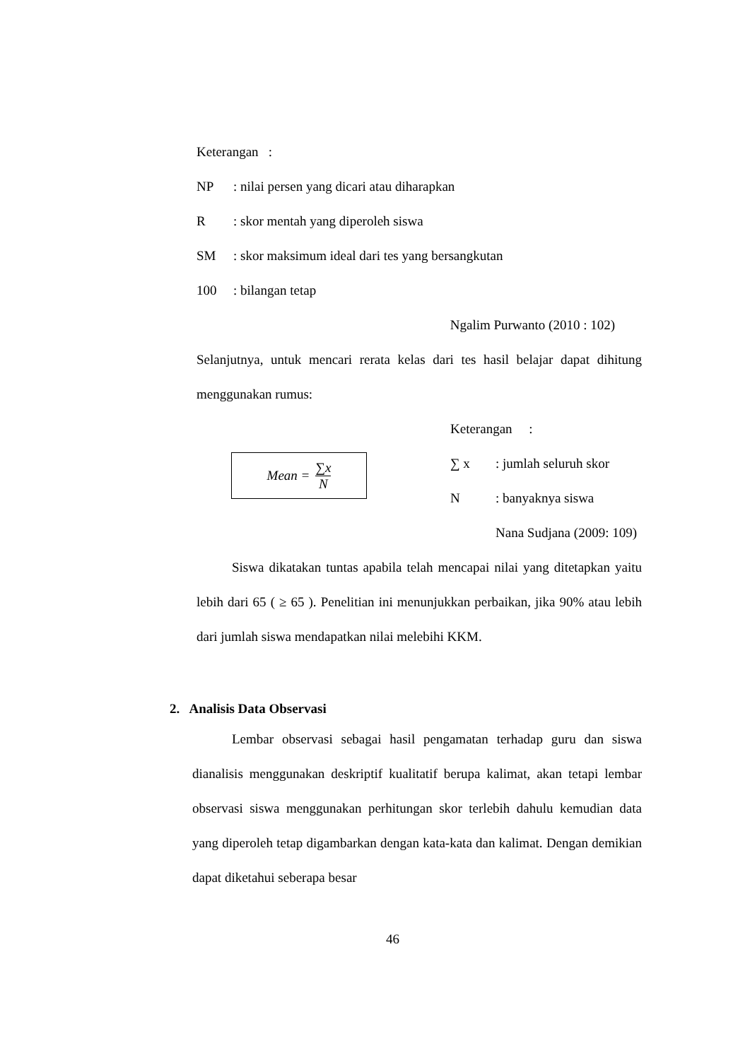Keterangan :
NP: nilai persen yang dicari atau diharapkan
R: skor mentah yang diperoleh siswa
SM: skor maksimum ideal dari tes yang bersangkutan
100: bilangan tetap
Ngalim Purwanto (2010 : 102)
Selanjutnya, untuk mencari rerata kelas dari tes hasil belajar dapat dihitung menggunakan rumus:
Mean = ∑x N
Keterangan :
∑ x: jumlah seluruh skor
N: banyaknya siswa
Nana Sudjana (2009: 109)
Siswa dikatakan tuntas apabila telah mencapai nilai yang ditetapkan yaitu lebih dari 65 ( ≥ 65 ). Penelitian ini menunjukkan perbaikan, jika 90% atau lebih dari jumlah siswa mendapatkan nilai melebihi KKM.
2. Analisis Data Observasi
Lembar observasi sebagai hasil pengamatan terhadap guru dan siswa dianalisis menggunakan deskriptif kualitatif berupa kalimat, akan tetapi lembar observasi siswa menggunakan perhitungan skor terlebih dahulu kemudian data yang diperoleh tetap digambarkan dengan kata-kata dan kalimat. Dengan demikian dapat diketahui seberapa besar
46